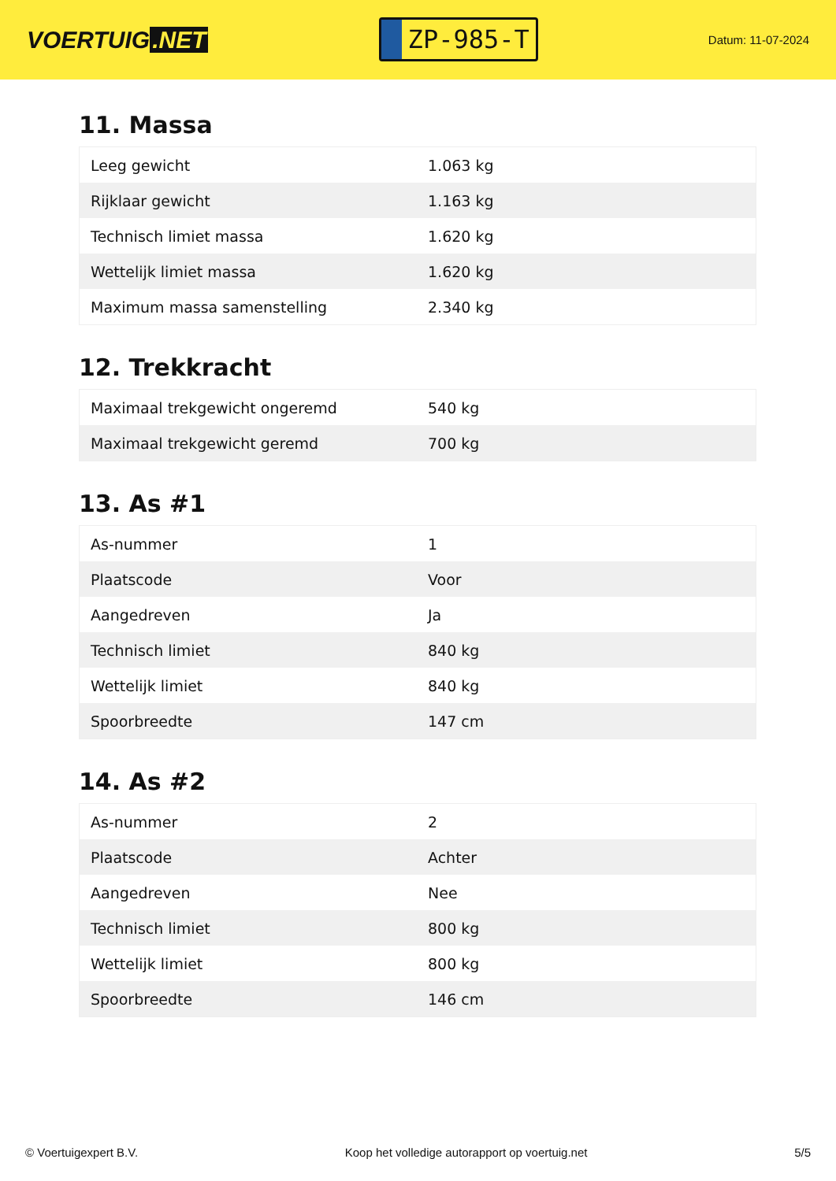VOERTUIG.NET
ZP-985-T
Datum: 11-07-2024
11. Massa
| Leeg gewicht | 1.063 kg |
| Rijklaar gewicht | 1.163 kg |
| Technisch limiet massa | 1.620 kg |
| Wettelijk limiet massa | 1.620 kg |
| Maximum massa samenstelling | 2.340 kg |
12. Trekkracht
| Maximaal trekgewicht ongeremd | 540 kg |
| Maximaal trekgewicht geremd | 700 kg |
13. As #1
| As-nummer | 1 |
| Plaatscode | Voor |
| Aangedreven | Ja |
| Technisch limiet | 840 kg |
| Wettelijk limiet | 840 kg |
| Spoorbreedte | 147 cm |
14. As #2
| As-nummer | 2 |
| Plaatscode | Achter |
| Aangedreven | Nee |
| Technisch limiet | 800 kg |
| Wettelijk limiet | 800 kg |
| Spoorbreedte | 146 cm |
© Voertuigexpert B.V. Koop het volledige autorapport op voertuig.net 5/5